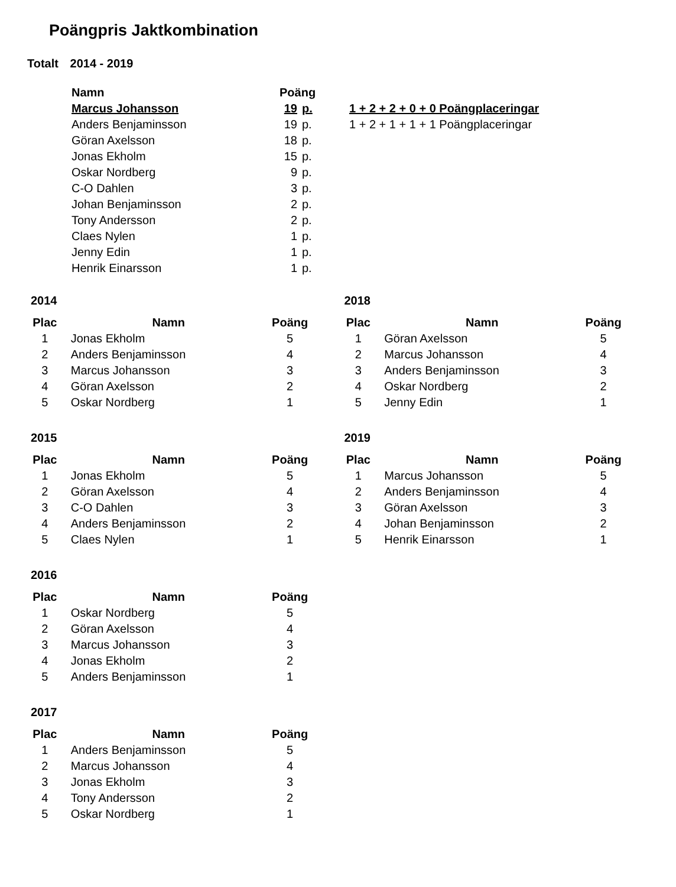Poängpris Jaktkombination
Totalt 2014 - 2019
| Namn | Poäng | | |
| Marcus Johansson | 19 | p. | 1 + 2 + 2 + 0 + 0 Poängplaceringar |
| Anders Benjaminsson | 19 | p. | 1 + 2 + 1 + 1 + 1 Poängplaceringar |
| Göran Axelsson | 18 | p. | |
| Jonas Ekholm | 15 | p. | |
| Oskar Nordberg | 9 | p. | |
| C-O Dahlen | 3 | p. | |
| Johan Benjaminsson | 2 | p. | |
| Tony Andersson | 2 | p. | |
| Claes Nylen | 1 | p. | |
| Jenny Edin | 1 | p. | |
| Henrik Einarsson | 1 | p. | |
2014
| Plac | Namn | Poäng |
| --- | --- | --- |
| 1 | Jonas Ekholm | 5 |
| 2 | Anders Benjaminsson | 4 |
| 3 | Marcus Johansson | 3 |
| 4 | Göran Axelsson | 2 |
| 5 | Oskar Nordberg | 1 |
2015
| Plac | Namn | Poäng |
| --- | --- | --- |
| 1 | Jonas Ekholm | 5 |
| 2 | Göran Axelsson | 4 |
| 3 | C-O Dahlen | 3 |
| 4 | Anders Benjaminsson | 2 |
| 5 | Claes Nylen | 1 |
2016
| Plac | Namn | Poäng |
| --- | --- | --- |
| 1 | Oskar Nordberg | 5 |
| 2 | Göran Axelsson | 4 |
| 3 | Marcus Johansson | 3 |
| 4 | Jonas Ekholm | 2 |
| 5 | Anders Benjaminsson | 1 |
2017
| Plac | Namn | Poäng |
| --- | --- | --- |
| 1 | Anders Benjaminsson | 5 |
| 2 | Marcus Johansson | 4 |
| 3 | Jonas Ekholm | 3 |
| 4 | Tony Andersson | 2 |
| 5 | Oskar Nordberg | 1 |
2018
| Plac | Namn | Poäng |
| --- | --- | --- |
| 1 | Göran Axelsson | 5 |
| 2 | Marcus Johansson | 4 |
| 3 | Anders Benjaminsson | 3 |
| 4 | Oskar Nordberg | 2 |
| 5 | Jenny Edin | 1 |
2019
| Plac | Namn | Poäng |
| --- | --- | --- |
| 1 | Marcus Johansson | 5 |
| 2 | Anders Benjaminsson | 4 |
| 3 | Göran Axelsson | 3 |
| 4 | Johan Benjaminsson | 2 |
| 5 | Henrik Einarsson | 1 |